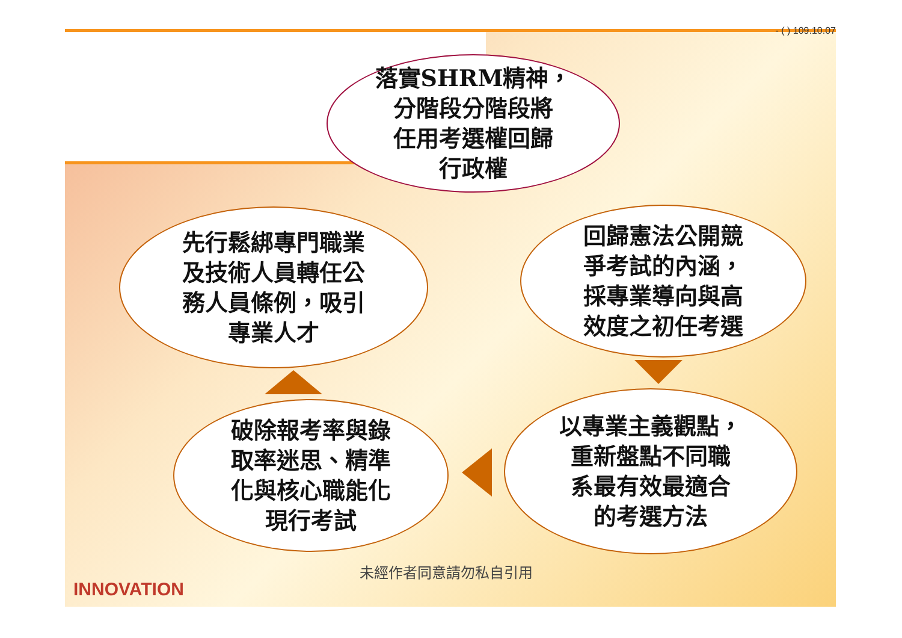- ( ) 109.10.07
落實SHRM精神，
分階段分階段將
任用考選權回歸
行政權
回歸憲法公開競
爭考試的內涵，
採專業導向與高
效度之初任考選
先行鬆綁專門職業
及技術人員轉任公
務人員條例，吸引
專業人才
以專業主義觀點，
重新盤點不同職
系最有效最適合
的考選方法
破除報考率與錄
取率迷思、精準
化與核心職能化
現行考試
未經作者同意請勿私自引用
INNOVATION